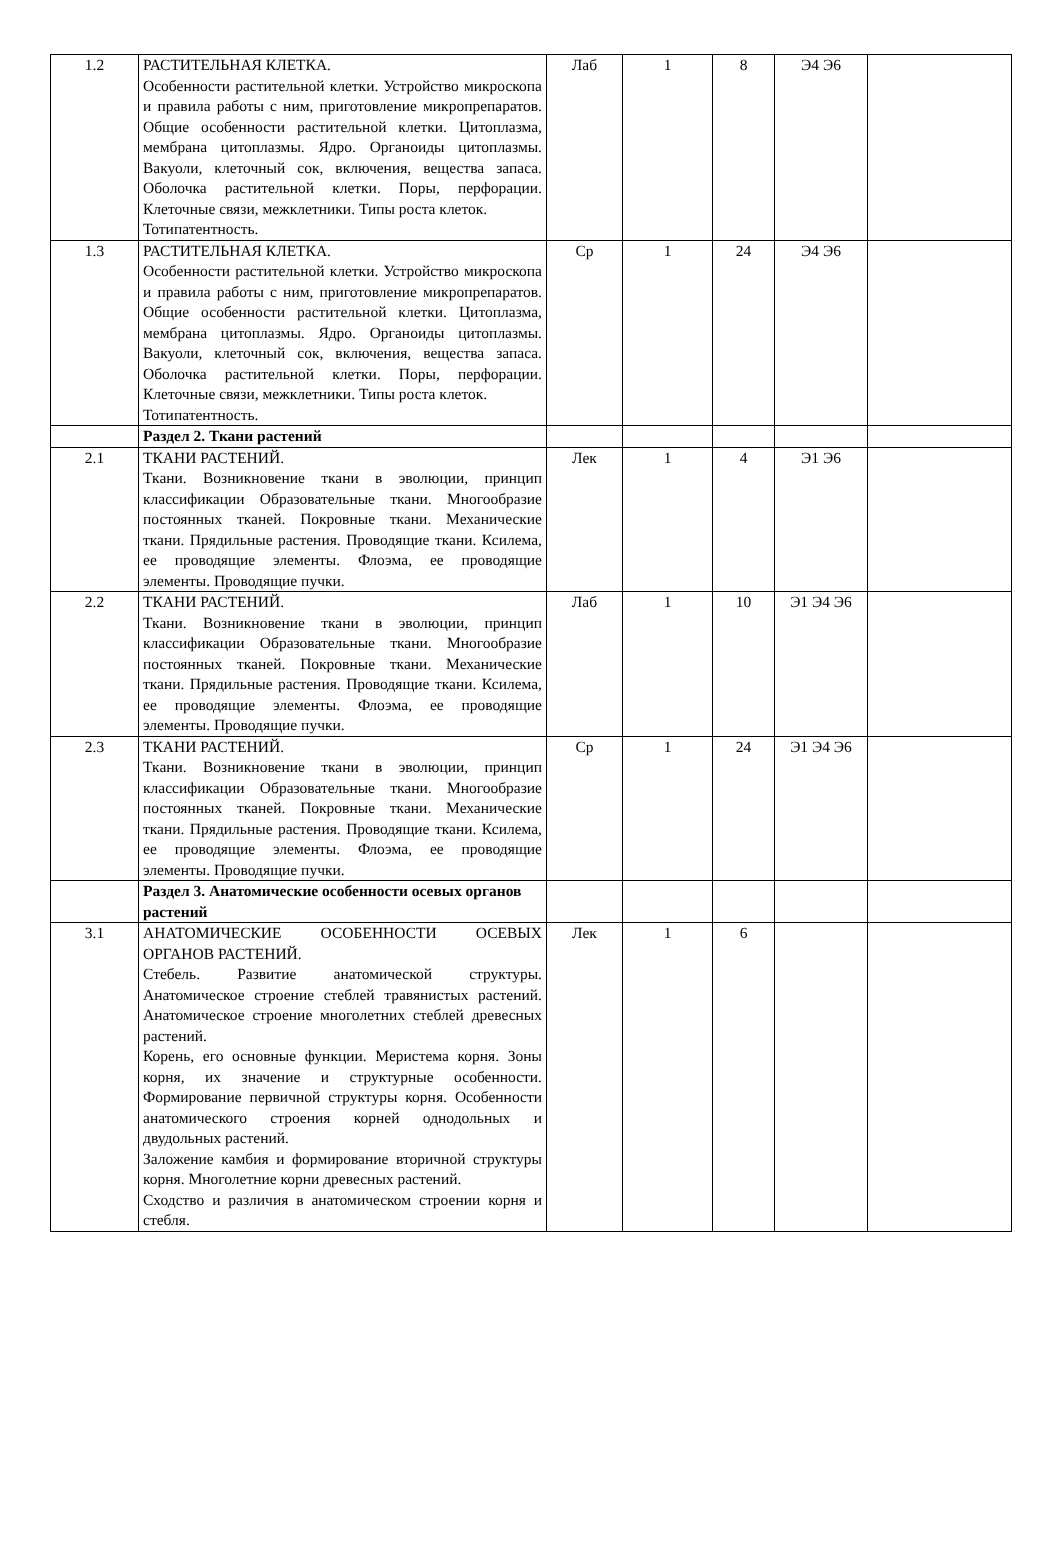| 1.2 | РАСТИТЕЛЬНАЯ КЛЕТКА. Особенности растительной клетки. Устройство микроскопа и правила работы с ним, приготовление микропрепаратов. Общие особенности растительной клетки. Цитоплазма, мембрана цитоплазмы. Ядро. Органоиды цитоплазмы. Вакуоли, клеточный сок, включения, вещества запаса. Оболочка растительной клетки. Поры, перфорации. Клеточные связи, межклетники. Типы роста клеток. Тотипатентность. | Лаб | 1 | 8 | Э4 Э6 | |
| 1.3 | РАСТИТЕЛЬНАЯ КЛЕТКА. Особенности растительной клетки. Устройство микроскопа и правила работы с ним, приготовление микропрепаратов. Общие особенности растительной клетки. Цитоплазма, мембрана цитоплазмы. Ядро. Органоиды цитоплазмы. Вакуоли, клеточный сок, включения, вещества запаса. Оболочка растительной клетки. Поры, перфорации. Клеточные связи, межклетники. Типы роста клеток. Тотипатентность. | Ср | 1 | 24 | Э4 Э6 | |
| | Раздел 2. Ткани растений | | | | | |
| 2.1 | ТКАНИ РАСТЕНИЙ. Ткани. Возникновение ткани в эволюции, принцип классификации Образовательные ткани. Многообразие постоянных тканей. Покровные ткани. Механические ткани. Прядильные растения. Проводящие ткани. Ксилема, ее проводящие элементы. Флоэма, ее проводящие элементы. Проводящие пучки. | Лек | 1 | 4 | Э1 Э6 | |
| 2.2 | ТКАНИ РАСТЕНИЙ. Ткани. Возникновение ткани в эволюции, принцип классификации Образовательные ткани. Многообразие постоянных тканей. Покровные ткани. Механические ткани. Прядильные растения. Проводящие ткани. Ксилема, ее проводящие элементы. Флоэма, ее проводящие элементы. Проводящие пучки. | Лаб | 1 | 10 | Э1 Э4 Э6 | |
| 2.3 | ТКАНИ РАСТЕНИЙ. Ткани. Возникновение ткани в эволюции, принцип классификации Образовательные ткани. Многообразие постоянных тканей. Покровные ткани. Механические ткани. Прядильные растения. Проводящие ткани. Ксилема, ее проводящие элементы. Флоэма, ее проводящие элементы. Проводящие пучки. | Ср | 1 | 24 | Э1 Э4 Э6 | |
| | Раздел 3. Анатомические особенности осевых органов растений | | | | | |
| 3.1 | АНАТОМИЧЕСКИЕ ОСОБЕННОСТИ ОСЕВЫХ ОРГАНОВ РАСТЕНИЙ. Стебель. Развитие анатомической структуры. Анатомическое строение стеблей травянистых растений. Анатомическое строение многолетних стеблей древесных растений. Корень, его основные функции. Меристема корня. Зоны корня, их значение и структурные особенности. Формирование первичной структуры корня. Особенности анатомического строения корней однодольных и двудольных растений. Заложение камбия и формирование вторичной структуры корня. Многолетние корни древесных растений. Сходство и различия в анатомическом строении корня и стебля. | Лек | 1 | 6 | | |